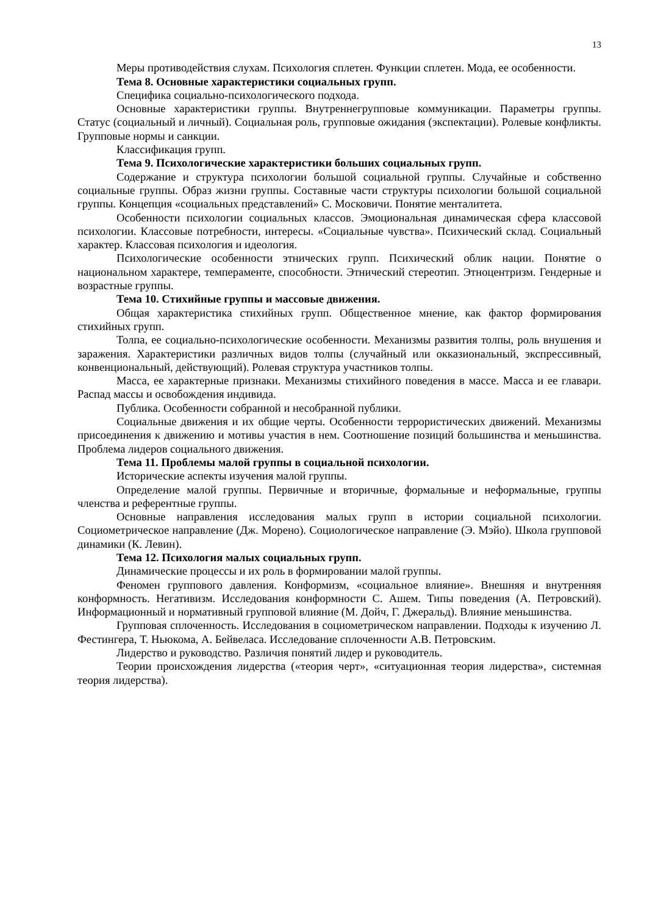13
Меры противодействия слухам. Психология сплетен. Функции сплетен. Мода, ее особенности.
Тема 8. Основные характеристики социальных групп.
Специфика социально-психологического подхода.
Основные характеристики группы. Внутреннегрупповые коммуникации. Параметры группы. Статус (социальный и личный). Социальная роль, групповые ожидания (экспектации). Ролевые конфликты. Групповые нормы и санкции.
Классификация групп.
Тема 9. Психологические характеристики больших социальных групп.
Содержание и структура психологии большой социальной группы. Случайные и собственно социальные группы. Образ жизни группы. Составные части структуры психологии большой социальной группы. Концепция «социальных представлений» С. Московичи. Понятие менталитета.
Особенности психологии социальных классов. Эмоциональная динамическая сфера классовой психологии. Классовые потребности, интересы. «Социальные чувства». Психический склад. Социальный характер. Классовая психология и идеология.
Психологические особенности этнических групп. Психический облик нации. Понятие о национальном характере, темпераменте, способности. Этнический стереотип. Этноцентризм. Гендерные и возрастные группы.
Тема 10. Стихийные группы и массовые движения.
Общая характеристика стихийных групп. Общественное мнение, как фактор формирования стихийных групп.
Толпа, ее социально-психологические особенности. Механизмы развития толпы, роль внушения и заражения. Характеристики различных видов толпы (случайный или окказиональный, экспрессивный, конвенциональный, действующий). Ролевая структура участников толпы.
Масса, ее характерные признаки. Механизмы стихийного поведения в массе. Масса и ее главари. Распад массы и освобождения индивида.
Публика. Особенности собранной и несобранной публики.
Социальные движения и их общие черты. Особенности террористических движений. Механизмы присоединения к движению и мотивы участия в нем. Соотношение позиций большинства и меньшинства. Проблема лидеров социального движения.
Тема 11. Проблемы малой группы в социальной психологии.
Исторические аспекты изучения малой группы.
Определение малой группы. Первичные и вторичные, формальные и неформальные, группы членства и референтные группы.
Основные направления исследования малых групп в истории социальной психологии. Социометрическое направление (Дж. Морено). Социологическое направление (Э. Мэйо). Школа групповой динамики (К. Левин).
Тема 12. Психология малых социальных групп.
Динамические процессы и их роль в формировании малой группы.
Феномен группового давления. Конформизм, «социальное влияние». Внешняя и внутренняя конформность. Негативизм. Исследования конформности С. Ашем. Типы поведения (А. Петровский). Информационный и нормативный групповой влияние (М. Дойч, Г. Джеральд). Влияние меньшинства.
Групповая сплоченность. Исследования в социометрическом направлении. Подходы к изучению Л. Фестингера, Т. Ньюкома, А. Бейвеласа. Исследование сплоченности А.В. Петровским.
Лидерство и руководство. Различия понятий лидер и руководитель.
Теории происхождения лидерства («теория черт», «ситуационная теория лидерства», системная теория лидерства).